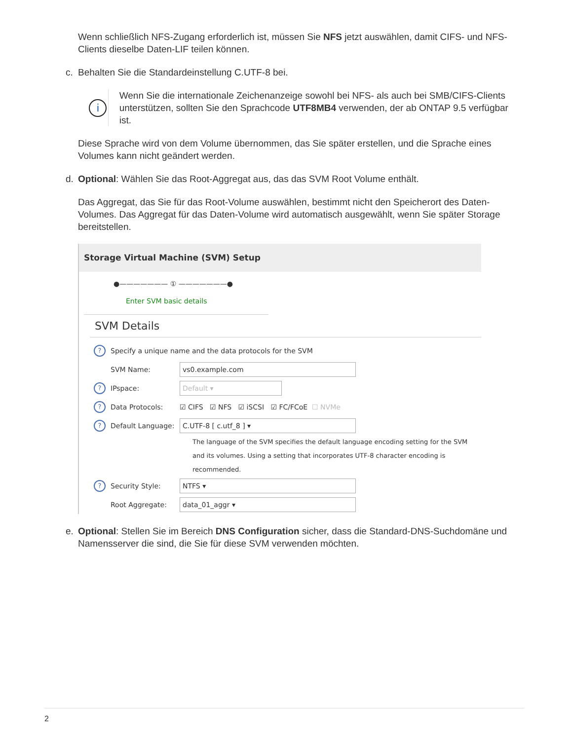Wenn schließlich NFS-Zugang erforderlich ist, müssen Sie NFS jetzt auswählen, damit CIFS- und NFS-Clients dieselbe Daten-LIF teilen können.
c. Behalten Sie die Standardeinstellung C.UTF-8 bei.
i
Wenn Sie die internationale Zeichenanzeige sowohl bei NFS- als auch bei SMB/CIFS-Clients unterstützen, sollten Sie den Sprachcode UTF8MB4 verwenden, der ab ONTAP 9.5 verfügbar ist.
Diese Sprache wird von dem Volume übernommen, das Sie später erstellen, und die Sprache eines Volumes kann nicht geändert werden.
d. Optional: Wählen Sie das Root-Aggregat aus, das das SVM Root Volume enthält.
Das Aggregat, das Sie für das Root-Volume auswählen, bestimmt nicht den Speicherort des Daten-Volumes. Das Aggregat für das Daten-Volume wird automatisch ausgewählt, wenn Sie später Storage bereitstellen.
Storage Virtual Machine (SVM) Setup
●——————— ① ———————●
Enter SVM basic details
SVM Details
? Specify a unique name and the data protocols for the SVM
SVM Name: vs0.example.com
? IPspace: Default ▾
? Data Protocols: ☑ CIFS ☑ NFS ☑ iSCSI ☑ FC/FCoE ☐ NVMe
? Default Language: C.UTF-8 [ c.utf_8 ] ▾
The language of the SVM specifies the default language encoding setting for the SVM and its volumes. Using a setting that incorporates UTF-8 character encoding is recommended.
? Security Style: NTFS ▾
Root Aggregate: data_01_aggr ▾
e. Optional: Stellen Sie im Bereich DNS Configuration sicher, dass die Standard-DNS-Suchdomäne und Namensserver die sind, die Sie für diese SVM verwenden möchten.
2